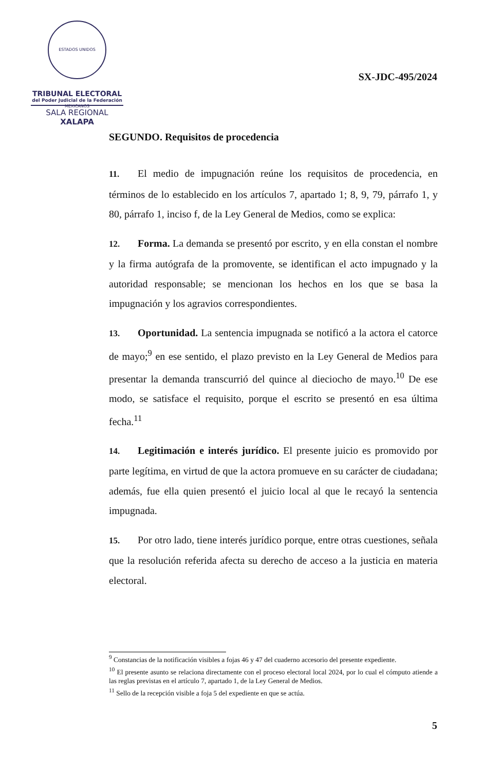ESTADOS UNIDOS MEXICANOS
TRIBUNAL ELECTORAL
del Poder Judicial de la Federación
SALA REGIONAL
XALAPA
SX-JDC-495/2024
SEGUNDO. Requisitos de procedencia
11. El medio de impugnación reúne los requisitos de procedencia, en términos de lo establecido en los artículos 7, apartado 1; 8, 9, 79, párrafo 1, y 80, párrafo 1, inciso f, de la Ley General de Medios, como se explica:
12. Forma. La demanda se presentó por escrito, y en ella constan el nombre y la firma autógrafa de la promovente, se identifican el acto impugnado y la autoridad responsable; se mencionan los hechos en los que se basa la impugnación y los agravios correspondientes.
13. Oportunidad. La sentencia impugnada se notificó a la actora el catorce de mayo;<sup>9</sup> en ese sentido, el plazo previsto en la Ley General de Medios para presentar la demanda transcurrió del quince al dieciocho de mayo.<sup>10</sup> De ese modo, se satisface el requisito, porque el escrito se presentó en esa última fecha.<sup>11</sup>
14. Legitimación e interés jurídico. El presente juicio es promovido por parte legítima, en virtud de que la actora promueve en su carácter de ciudadana; además, fue ella quien presentó el juicio local al que le recayó la sentencia impugnada.
15. Por otro lado, tiene interés jurídico porque, entre otras cuestiones, señala que la resolución referida afecta su derecho de acceso a la justicia en materia electoral.
<sup>9</sup> Constancias de la notificación visibles a fojas 46 y 47 del cuaderno accesorio del presente expediente.
<sup>10</sup> El presente asunto se relaciona directamente con el proceso electoral local 2024, por lo cual el cómputo atiende a las reglas previstas en el artículo 7, apartado 1, de la Ley General de Medios.
<sup>11</sup> Sello de la recepción visible a foja 5 del expediente en que se actúa.
5